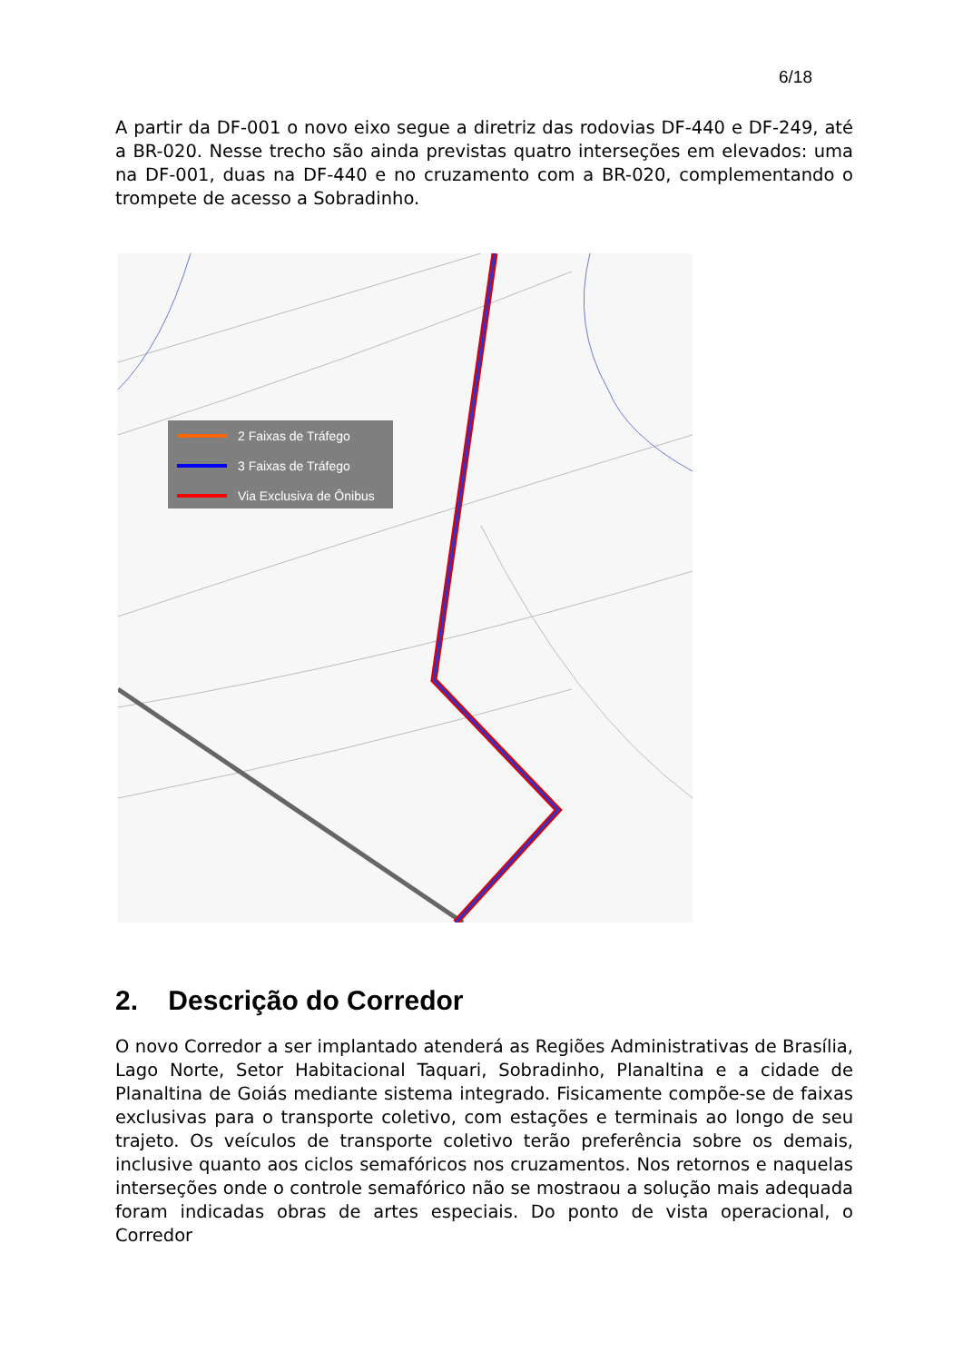6/18
A partir da DF-001 o novo eixo segue a diretriz das rodovias DF-440 e DF-249, até a BR-020. Nesse trecho são ainda previstas quatro interseções em elevados: uma na DF-001, duas na DF-440 e no cruzamento com a BR-020, complementando o trompete de acesso a Sobradinho.
2 Faixas de Tráfego
3 Faixas de Tráfego
Via Exclusiva de Ônibus
2. Descrição do Corredor
O novo Corredor a ser implantado atenderá as Regiões Administrativas de Brasília, Lago Norte, Setor Habitacional Taquari, Sobradinho, Planaltina e a cidade de Planaltina de Goiás mediante sistema integrado. Fisicamente compõe-se de faixas exclusivas para o transporte coletivo, com estações e terminais ao longo de seu trajeto. Os veículos de transporte coletivo terão preferência sobre os demais, inclusive quanto aos ciclos semafóricos nos cruzamentos. Nos retornos e naquelas interseções onde o controle semafórico não se mostraou a solução mais adequada foram indicadas obras de artes especiais. Do ponto de vista operacional, o Corredor